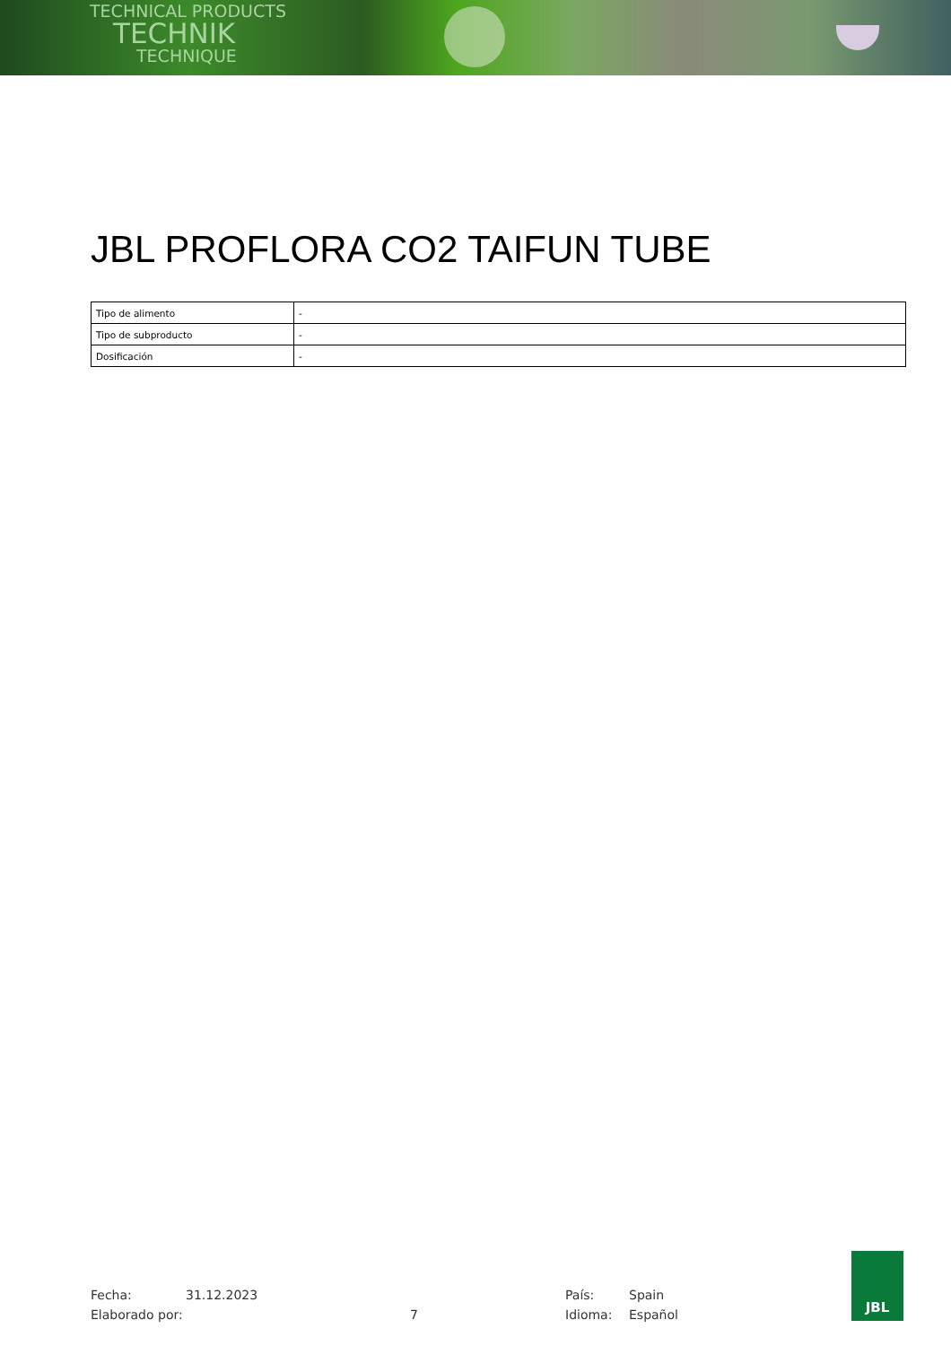TECHNICAL PRODUCTS
TECHNIK
TECHNIQUE
JBL PROFLORA CO2 TAIFUN TUBE
| Tipo de alimento | - |
| Tipo de subproducto | - |
| Dosificación | - |
Fecha:
Elaborado por:
31.12.2023
7 País:
Idioma:
Spain
Español
JBL